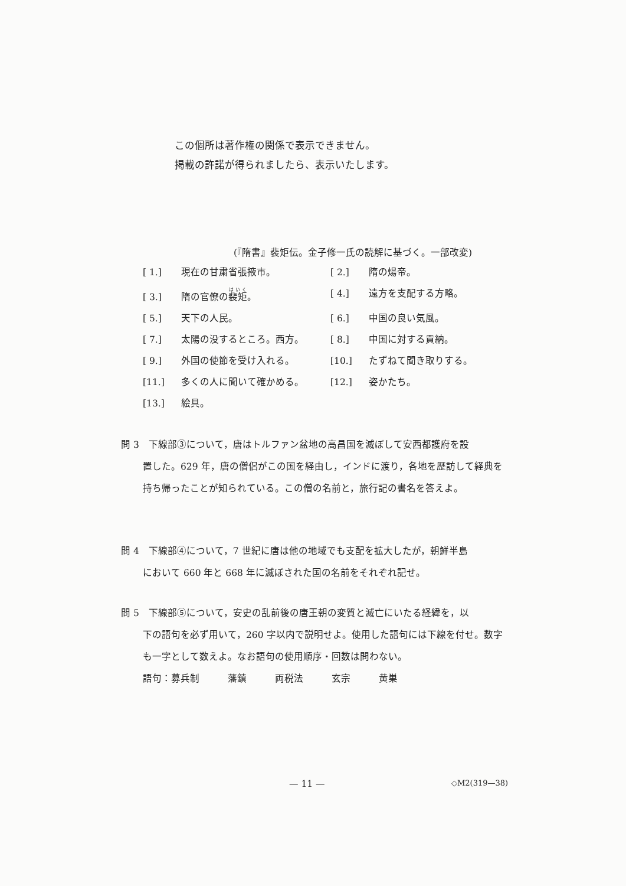この個所は著作権の関係で表示できません。
掲載の許諾が得られましたら、表示いたします。
(『隋書』裴矩伝。金子修一氏の読解に基づく。一部改変)
[ 1.] 現在の甘粛省張掖市。
[ 2.] 隋の煬帝。
[ 3.] 隋の官僚の裴矩。
[ 4.] 遠方を支配する方略。
[ 5.] 天下の人民。
[ 6.] 中国の良い気風。
[ 7.] 太陽の没するところ。西方。
[ 8.] 中国に対する貢納。
[ 9.] 外国の使節を受け入れる。
[10.] たずねて聞き取りする。
[11.] 多くの人に聞いて確かめる。
[12.] 姿かたち。
[13.] 絵具。
問 3　下線部③について，唐はトルファン盆地の高昌国を滅ぼして安西都護府を設
置した。629 年，唐の僧侶がこの国を経由し，インドに渡り，各地を歴訪して経典を持ち帰ったことが知られている。この僧の名前と，旅行記の書名を答えよ。
問 4　下線部④について，7 世紀に唐は他の地域でも支配を拡大したが，朝鮮半島
において 660 年と 668 年に滅ぼされた国の名前をそれぞれ記せ。
問 5　下線部⑤について，安史の乱前後の唐王朝の変質と滅亡にいたる経緯を，以
下の語句を必ず用いて，260 字以内で説明せよ。使用した語句には下線を付せ。数字も一字として数えよ。なお語句の使用順序・回数は問わない。
語句：募兵制　　　藩鎮　　　両税法　　　玄宗　　　黄巣
— 11 — ◇M2(319—38)